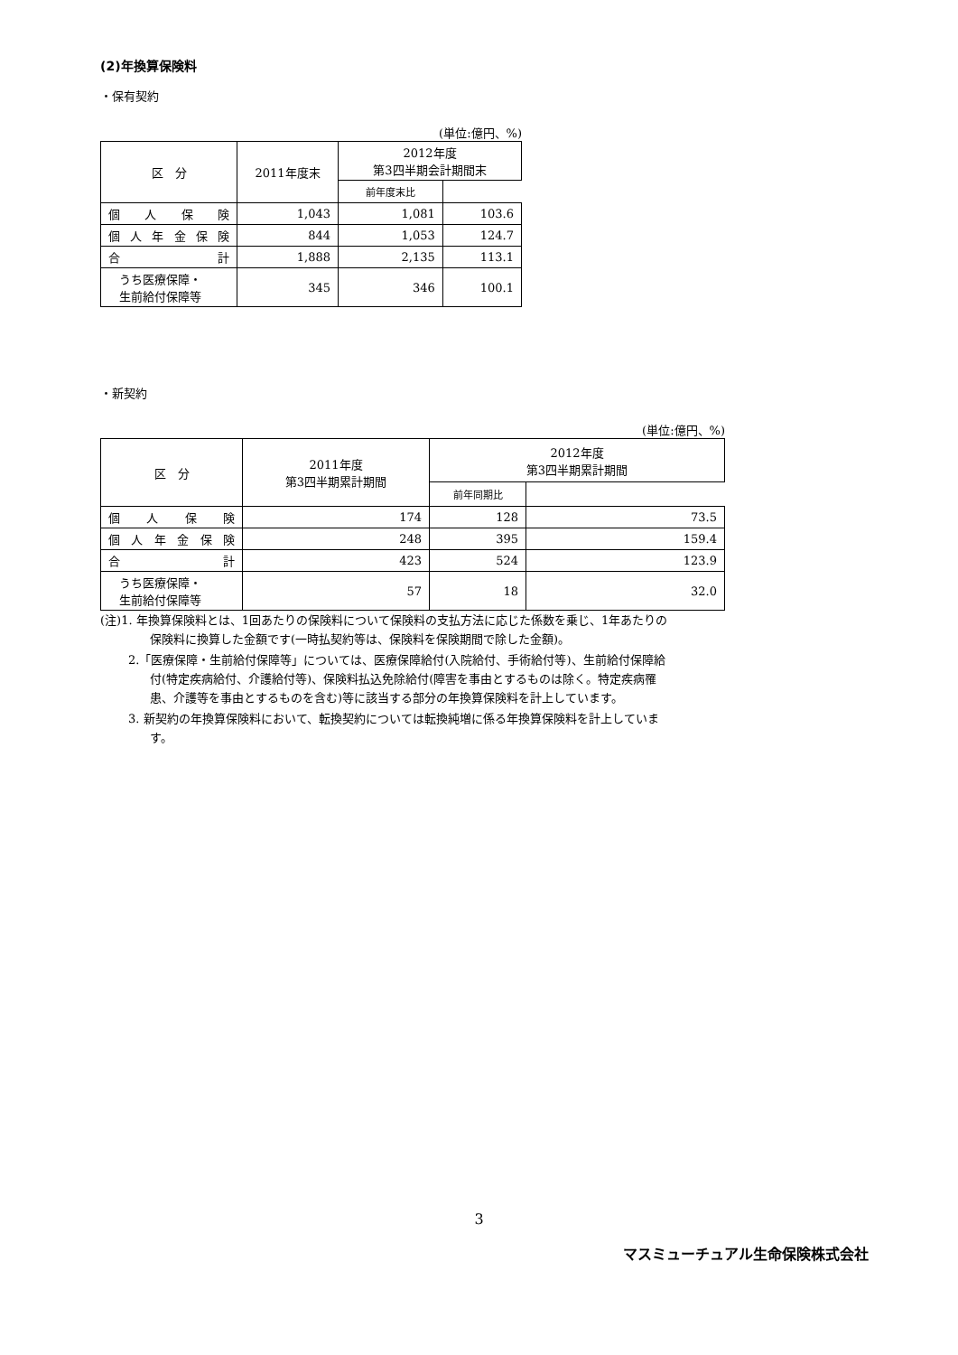(2)年換算保険料
・保有契約
(単位:億円、%)
| 区 分 | 2011年度末 | 2012年度 第3四半期会計期間末 | |
| --- | --- | --- | --- |
| | | 前年度末比 | |
| 個 人 保 険 | 1,043 | 1,081 | 103.6 |
| 個 人 年 金 保 険 | 844 | 1,053 | 124.7 |
| 合 計 | 1,888 | 2,135 | 113.1 |
| うち医療保障・ 生前給付保障等 | 345 | 346 | 100.1 |
・新契約
(単位:億円、%)
| 区 分 | 2011年度 第3四半期累計期間 | 2012年度 第3四半期累計期間 | |
| --- | --- | --- | --- |
| | | 前年同期比 | |
| 個 人 保 険 | 174 | 128 | 73.5 |
| 個 人 年 金 保 険 | 248 | 395 | 159.4 |
| 合 計 | 423 | 524 | 123.9 |
| うち医療保障・ 生前給付保障等 | 57 | 18 | 32.0 |
(注)1. 年換算保険料とは、1回あたりの保険料について保険料の支払方法に応じた係数を乗じ、1年あたりの保険料に換算した金額です(一時払契約等は、保険料を保険期間で除した金額)。
2.「医療保障・生前給付保障等」については、医療保障給付(入院給付、手術給付等)、生前給付保障給付(特定疾病給付、介護給付等)、保険料払込免除給付(障害を事由とするものは除く。特定疾病罹患、介護等を事由とするものを含む)等に該当する部分の年換算保険料を計上しています。
3. 新契約の年換算保険料において、転換契約については転換純増に係る年換算保険料を計上しています。
3
マスミューチュアル生命保険株式会社